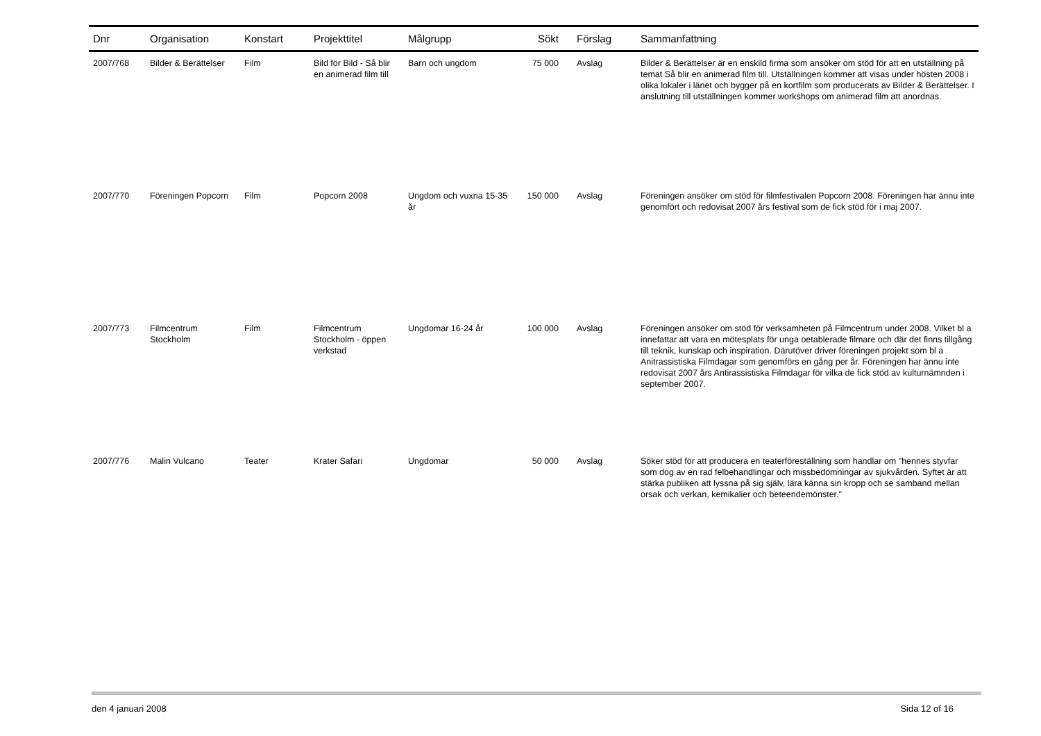| Dnr | Organisation | Konstart | Projekttitel | Målgrupp | Sökt | Förslag | Sammanfattning |
| --- | --- | --- | --- | --- | --- | --- | --- |
| 2007/768 | Bilder & Berättelser | Film | Bild för Bild - Så blir en animerad film till | Barn och ungdom | 75 000 | Avslag | Bilder & Berättelser är en enskild firma som ansöker om stöd för att en utställning på temat Så blir en animerad film till. Utställningen kommer att visas under hösten 2008 i olika lokaler i länet och bygger på en kortfilm som producerats av Bilder & Berättelser. I anslutning till utställningen kommer workshops om animerad film att anordnas. |
| 2007/770 | Föreningen Popcorn | Film | Popcorn 2008 | Ungdom och vuxna 15-35 år | 150 000 | Avslag | Föreningen ansöker om stöd för filmfestivalen Popcorn 2008. Föreningen har ännu inte genomfört och redovisat 2007 års festival som de fick stöd för i maj 2007. |
| 2007/773 | Filmcentrum Stockholm | Film | Filmcentrum Stockholm - öppen verkstad | Ungdomar 16-24 år | 100 000 | Avslag | Föreningen ansöker om stöd för verksamheten på Filmcentrum under 2008. Vilket bl a innefattar att vara en mötesplats för unga oetablerade filmare och där det finns tillgång till teknik, kunskap och inspiration. Därutöver driver föreningen projekt som bl a Anitrassistiska Filmdagar som genomförs en gång per år. Föreningen har ännu inte redovisat 2007 års Antirassistiska Filmdagar för vilka de fick stöd av kulturnämnden i september 2007. |
| 2007/776 | Malin Vulcano | Teater | Krater Safari | Ungdomar | 50 000 | Avslag | Söker stöd för att producera en teaterföreställning som handlar om "hennes styvfar som dog av en rad felbehandlingar och missbedömningar av sjukvården. Syftet är att stärka publiken att lyssna på sig själv, lära känna sin kropp och se samband mellan orsak och verkan, kemikalier och beteendemönster." |
den 4 januari 2008 Sida 12 of 16